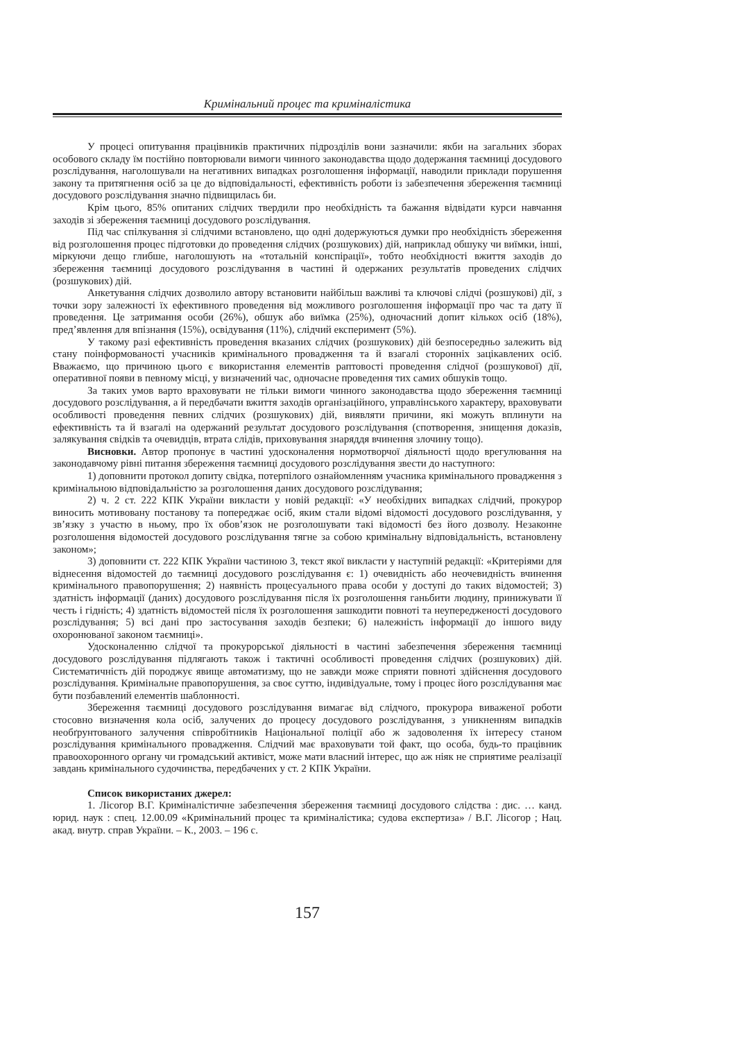Кримінальний процес та криміналістика
У процесі опитування працівників практичних підрозділів вони зазначили: якби на загальних зборах особового складу їм постійно повторювали вимоги чинного законодавства щодо додержання таємниці досудового розслідування, наголошували на негативних випадках розголошення інформації, наводили приклади порушення закону та притягнення осіб за це до відповідальності, ефективність роботи із забезпечення збереження таємниці досудового розслідування значно підвищилась би.
Крім цього, 85% опитаних слідчих твердили про необхідність та бажання відвідати курси навчання заходів зі збереження таємниці досудового розслідування.
Під час спілкування зі слідчими встановлено, що одні додержуються думки про необхідність збереження від розголошення процес підготовки до проведення слідчих (розшукових) дій, наприклад обшуку чи виїмки, інші, міркуючи дещо глибше, наголошують на «тотальній конспірації», тобто необхідності вжиття заходів до збереження таємниці досудового розслідування в частині й одержаних результатів проведених слідчих (розшукових) дій.
Анкетування слідчих дозволило автору встановити найбільш важливі та ключові слідчі (розшукові) дії, з точки зору залежності їх ефективного проведення від можливого розголошення інформації про час та дату її проведення. Це затримання особи (26%), обшук або виїмка (25%), одночасний допит кількох осіб (18%), пред’явлення для впізнання (15%), освідування (11%), слідчий експеримент (5%).
У такому разі ефективність проведення вказаних слідчих (розшукових) дій безпосередньо залежить від стану поінформованості учасників кримінального провадження та й взагалі сторонніх зацікавлених осіб. Вважаємо, що причиною цього є використання елементів раптовості проведення слідчої (розшукової) дії, оперативної появи в певному місці, у визначений час, одночасне проведення тих самих обшуків тощо.
За таких умов варто враховувати не тільки вимоги чинного законодавства щодо збереження таємниці досудового розслідування, а й передбачати вжиття заходів організаційного, управлінського характеру, враховувати особливості проведення певних слідчих (розшукових) дій, виявляти причини, які можуть вплинути на ефективність та й взагалі на одержаний результат досудового розслідування (спотворення, знищення доказів, залякування свідків та очевидців, втрата слідів, приховування знаряддя вчинення злочину тощо).
Висновки. Автор пропонує в частині удосконалення нормотворчої діяльності щодо врегулювання на законодавчому рівні питання збереження таємниці досудового розслідування звести до наступного:
1) доповнити протокол допиту свідка, потерпілого ознайомленням учасника кримінального провадження з кримінальною відповідальністю за розголошення даних досудового розслідування;
2) ч. 2 ст. 222 КПК України викласти у новій редакції: «У необхідних випадках слідчий, прокурор виносить мотивовану постанову та попереджає осіб, яким стали відомі відомості досудового розслідування, у зв’язку з участю в ньому, про їх обов’язок не розголошувати такі відомості без його дозволу. Незаконне розголошення відомостей досудового розслідування тягне за собою кримінальну відповідальність, встановлену законом»;
3) доповнити ст. 222 КПК України частиною 3, текст якої викласти у наступній редакції: «Критеріями для віднесення відомостей до таємниці досудового розслідування є: 1) очевидність або неочевидність вчинення кримінального правопорушення; 2) наявність процесуального права особи у доступі до таких відомостей; 3) здатність інформації (даних) досудового розслідування після їх розголошення ганьбити людину, принижувати її честь і гідність; 4) здатність відомостей після їх розголошення зашкодити повноті та неупередженості досудового розслідування; 5) всі дані про застосування заходів безпеки; 6) належність інформації до іншого виду охоронюваної законом таємниці».
Удосконаленню слідчої та прокурорської діяльності в частині забезпечення збереження таємниці досудового розслідування підлягають також і тактичні особливості проведення слідчих (розшукових) дій. Систематичність дій породжує явище автоматизму, що не завжди може сприяти повноті здійснення досудового розслідування. Кримінальне правопорушення, за своє суттю, індивідуальне, тому і процес його розслідування має бути позбавлений елементів шаблонності.
Збереження таємниці досудового розслідування вимагає від слідчого, прокурора виваженої роботи стосовно визначення кола осіб, залучених до процесу досудового розслідування, з уникненням випадків необґрунтованого залучення співробітників Національної поліції або ж задоволення їх інтересу станом розслідування кримінального провадження. Слідчий має враховувати той факт, що особа, будь-то працівник правоохоронного органу чи громадський активіст, може мати власний інтерес, що аж ніяк не сприятиме реалізації завдань кримінального судочинства, передбачених у ст. 2 КПК України.
Список використаних джерел:
1. Лісогор В.Г. Криміналістичне забезпечення збереження таємниці досудового слідства : дис. … канд. юрид. наук : спец. 12.00.09 «Кримінальний процес та криміналістика; судова експертиза» / В.Г. Лісогор ; Нац. акад. внутр. справ України. – К., 2003. – 196 с.
157